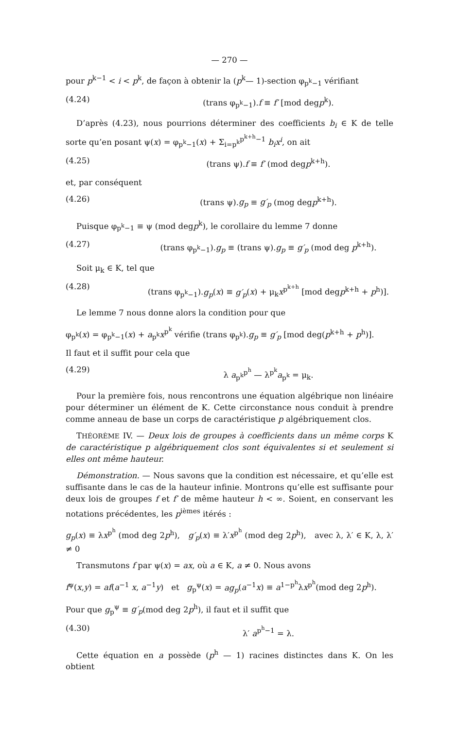— 270 —
pour p<sup>k−1</sup> < i < p<sup>k</sup>, de façon à obtenir la (p<sup>k</sup>— 1)-section φ<sub>p<sup>k</sup>−1</sub> vérifiant
(4.24) (trans φ<sub>p<sup>k</sup>−1</sub>).f ≡ f′ [mod degp<sup>k</sup>).
D’après (4.23), nous pourrions déterminer des coefficients b<sub>i</sub> ∈ K de telle sorte qu’en posant ψ(x) = φ<sub>p<sup>k</sup>−1</sub>(x) + Σ<sub>i=p<sup>k</sup></sub><sup>p<sup>k+h</sup>−1</sup> b<sub>i</sub>x<sup>i</sup>, on ait
(4.25) (trans ψ).f ≡ f′ (mod degp<sup>k+h</sup>).
et, par conséquent
(4.26) (trans ψ).g<sub>p</sub> ≡ g′<sub>p</sub> (mog degp<sup>k+h</sup>).
Puisque φ<sub>p<sup>k</sup>−1</sub> ≡ ψ (mod degp<sup>k</sup>), le corollaire du lemme 7 donne
(4.27) (trans φ<sub>p<sup>k</sup>−1</sub>).g<sub>p</sub> ≡ (trans ψ).g<sub>p</sub> ≡ g′<sub>p</sub> (mod deg p<sup>k+h</sup>).
Soit μ<sub>k</sub> ∈ K, tel que
(4.28) (trans φ<sub>p<sup>k</sup>−1</sub>).g<sub>p</sub>(x) ≡ g′<sub>p</sub>(x) + μ<sub>k</sub>x<sup>p<sup>k+h</sup></sup> [mod degp<sup>k+h</sup> + p<sup>h</sup>)].
Le lemme 7 nous donne alors la condition pour que
φ<sub>p<sup>k</sup></sub>(x) = φ<sub>p<sup>k</sup>−1</sub>(x) + a<sub>p<sup>k</sup></sub>x<sup>p<sup>k</sup></sup> vérifie (trans φ<sub>p<sup>k</sup></sub>).g<sub>p</sub> ≡ g′<sub>p</sub> [mod deg(p<sup>k+h</sup> + p<sup>h</sup>)].
Il faut et il suffit pour cela que
(4.29) λ a<sub>p<sup>k</sup></sub><sup>p<sup>h</sup></sup> — λ<sup>p<sup>k</sup></sup>a<sub>p<sup>k</sup></sub> = μ<sub>k</sub>.
Pour la première fois, nous rencontrons une équation algébrique non linéaire pour déterminer un élément de K. Cette circonstance nous conduit à prendre comme anneau de base un corps de caractéristique p algébriquement clos.
THÉORÈME IV. — Deux lois de groupes à coefficients dans un même corps K de caractéristique p algébriquement clos sont équivalentes si et seulement si elles ont même hauteur.
Démonstration. — Nous savons que la condition est nécessaire, et qu’elle est suffisante dans le cas de la hauteur infinie. Montrons qu’elle est suffisante pour deux lois de groupes f et f′ de même hauteur h < ∞. Soient, en conservant les notations précédentes, les p<sup>ièmes</sup> itérés :
g<sub>p</sub>(x) ≡ λx<sup>p<sup>h</sup></sup> (mod deg 2p<sup>h</sup>), g′<sub>p</sub>(x) ≡ λ′x<sup>p<sup>h</sup></sup> (mod deg 2p<sup>h</sup>), avec λ, λ′ ∈ K, λ, λ′ ≠ 0
Transmutons f par ψ(x) = ax, où a ∈ K, a ≠ 0. Nous avons
f<sup>ψ</sup>(x,y) = af(a<sup>−1</sup> x, a<sup>−1</sup>y) et g<sub>p</sub><sup>ψ</sup>(x) = ag<sub>p</sub>(a<sup>−1</sup>x) ≡ a<sup>1−p<sup>h</sup></sup>λx<sup>p<sup>h</sup></sup>(mod deg 2p<sup>h</sup>).
Pour que g<sub>p</sub><sup>ψ</sup> ≡ g′<sub>p</sub>(mod deg 2p<sup>h</sup>), il faut et il suffit que
(4.30) λ′ a<sup>p<sup>h</sup>−1</sup> = λ.
Cette équation en a possède (p<sup>h</sup> — 1) racines distinctes dans K. On les obtient